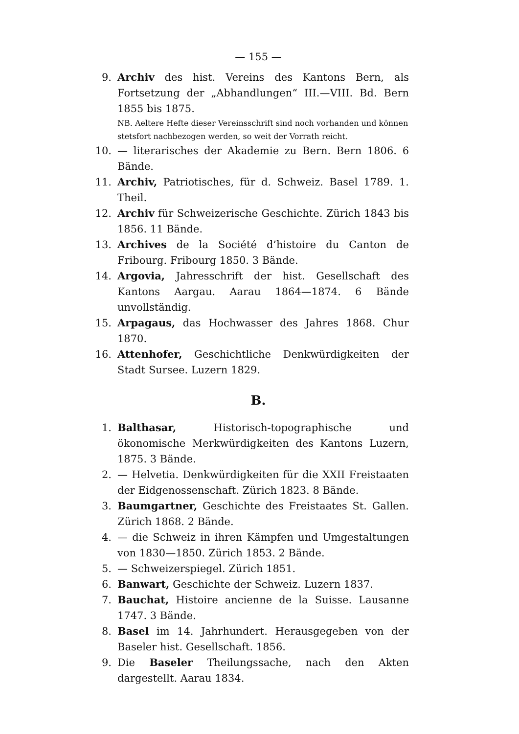— 155 —
9. Archiv des hist. Vereins des Kantons Bern, als Fortsetzung der „Abhandlungen“ III.—VIII. Bd. Bern 1855 bis 1875.
NB. Aeltere Hefte dieser Vereinsschrift sind noch vorhanden und können stetsfort nachbezogen werden, so weit der Vorrath reicht.
10. — literarisches der Akademie zu Bern. Bern 1806. 6 Bände.
11. Archiv, Patriotisches, für d. Schweiz. Basel 1789. 1. Theil.
12. Archiv für Schweizerische Geschichte. Zürich 1843 bis 1856. 11 Bände.
13. Archives de la Société d’histoire du Canton de Fribourg. Fribourg 1850. 3 Bände.
14. Argovia, Jahresschrift der hist. Gesellschaft des Kantons Aargau. Aarau 1864—1874. 6 Bände unvollständig.
15. Arpagaus, das Hochwasser des Jahres 1868. Chur 1870.
16. Attenhofer, Geschichtliche Denkwürdigkeiten der Stadt Sursee. Luzern 1829.
B.
1. Balthasar, Historisch-topographische und ökonomische Merkwürdigkeiten des Kantons Luzern, 1875. 3 Bände.
2. — Helvetia. Denkwürdigkeiten für die XXII Freistaaten der Eidgenossenschaft. Zürich 1823. 8 Bände.
3. Baumgartner, Geschichte des Freistaates St. Gallen. Zürich 1868. 2 Bände.
4. — die Schweiz in ihren Kämpfen und Umgestaltungen von 1830—1850. Zürich 1853. 2 Bände.
5. — Schweizerspiegel. Zürich 1851.
6. Banwart, Geschichte der Schweiz. Luzern 1837.
7. Bauchat, Histoire ancienne de la Suisse. Lausanne 1747. 3 Bände.
8. Basel im 14. Jahrhundert. Herausgegeben von der Baseler hist. Gesellschaft. 1856.
9. Die Baseler Theilungssache, nach den Akten dargestellt. Aarau 1834.